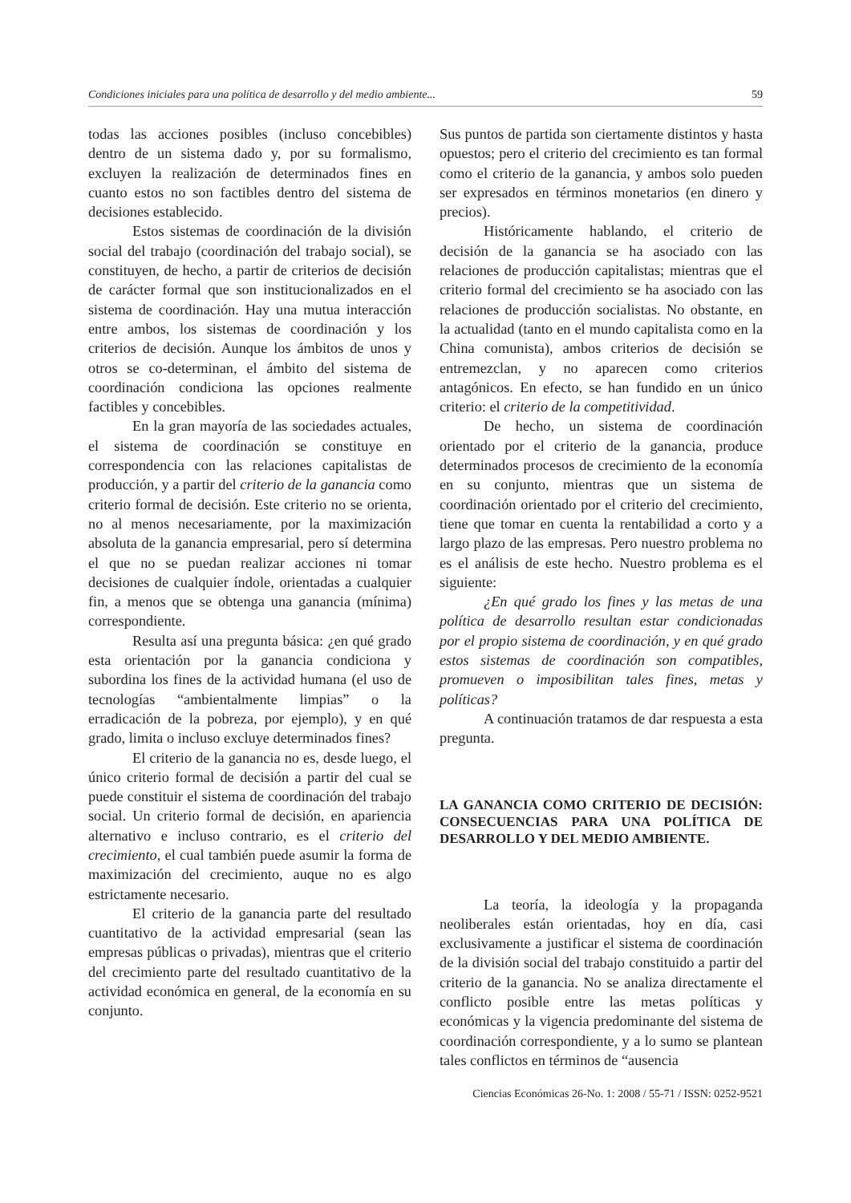Condiciones iniciales para una política de desarrollo y del medio ambiente... 59
todas las acciones posibles (incluso concebibles) dentro de un sistema dado y, por su formalismo, excluyen la realización de determinados fines en cuanto estos no son factibles dentro del sistema de decisiones establecido.
Estos sistemas de coordinación de la división social del trabajo (coordinación del trabajo social), se constituyen, de hecho, a partir de criterios de decisión de carácter formal que son institucionalizados en el sistema de coordinación. Hay una mutua interacción entre ambos, los sistemas de coordinación y los criterios de decisión. Aunque los ámbitos de unos y otros se co-determinan, el ámbito del sistema de coordinación condiciona las opciones realmente factibles y concebibles.
En la gran mayoría de las sociedades actuales, el sistema de coordinación se constituye en correspondencia con las relaciones capitalistas de producción, y a partir del criterio de la ganancia como criterio formal de decisión. Este criterio no se orienta, no al menos necesariamente, por la maximización absoluta de la ganancia empresarial, pero sí determina el que no se puedan realizar acciones ni tomar decisiones de cualquier índole, orientadas a cualquier fin, a menos que se obtenga una ganancia (mínima) correspondiente.
Resulta así una pregunta básica: ¿en qué grado esta orientación por la ganancia condiciona y subordina los fines de la actividad humana (el uso de tecnologías “ambientalmente limpias” o la erradicación de la pobreza, por ejemplo), y en qué grado, limita o incluso excluye determinados fines?
El criterio de la ganancia no es, desde luego, el único criterio formal de decisión a partir del cual se puede constituir el sistema de coordinación del trabajo social. Un criterio formal de decisión, en apariencia alternativo e incluso contrario, es el criterio del crecimiento, el cual también puede asumir la forma de maximización del crecimiento, auque no es algo estrictamente necesario.
El criterio de la ganancia parte del resultado cuantitativo de la actividad empresarial (sean las empresas públicas o privadas), mientras que el criterio del crecimiento parte del resultado cuantitativo de la actividad económica en general, de la economía en su conjunto.
Sus puntos de partida son ciertamente distintos y hasta opuestos; pero el criterio del crecimiento es tan formal como el criterio de la ganancia, y ambos solo pueden ser expresados en términos monetarios (en dinero y precios).
Históricamente hablando, el criterio de decisión de la ganancia se ha asociado con las relaciones de producción capitalistas; mientras que el criterio formal del crecimiento se ha asociado con las relaciones de producción socialistas. No obstante, en la actualidad (tanto en el mundo capitalista como en la China comunista), ambos criterios de decisión se entremezclan, y no aparecen como criterios antagónicos. En efecto, se han fundido en un único criterio: el criterio de la competitividad.
De hecho, un sistema de coordinación orientado por el criterio de la ganancia, produce determinados procesos de crecimiento de la economía en su conjunto, mientras que un sistema de coordinación orientado por el criterio del crecimiento, tiene que tomar en cuenta la rentabilidad a corto y a largo plazo de las empresas. Pero nuestro problema no es el análisis de este hecho. Nuestro problema es el siguiente:
¿En qué grado los fines y las metas de una política de desarrollo resultan estar condicionadas por el propio sistema de coordinación, y en qué grado estos sistemas de coordinación son compatibles, promueven o imposibilitan tales fines, metas y políticas?
A continuación tratamos de dar respuesta a esta pregunta.
LA GANANCIA COMO CRITERIO DE DECISIÓN: CONSECUENCIAS PARA UNA POLÍTICA DE DESARROLLO Y DEL MEDIO AMBIENTE.
La teoría, la ideología y la propaganda neoliberales están orientadas, hoy en día, casi exclusivamente a justificar el sistema de coordinación de la división social del trabajo constituido a partir del criterio de la ganancia. No se analiza directamente el conflicto posible entre las metas políticas y económicas y la vigencia predominante del sistema de coordinación correspondiente, y a lo sumo se plantean tales conflictos en términos de “ausencia
Ciencias Económicas 26-No. 1: 2008 / 55-71 / ISSN: 0252-9521